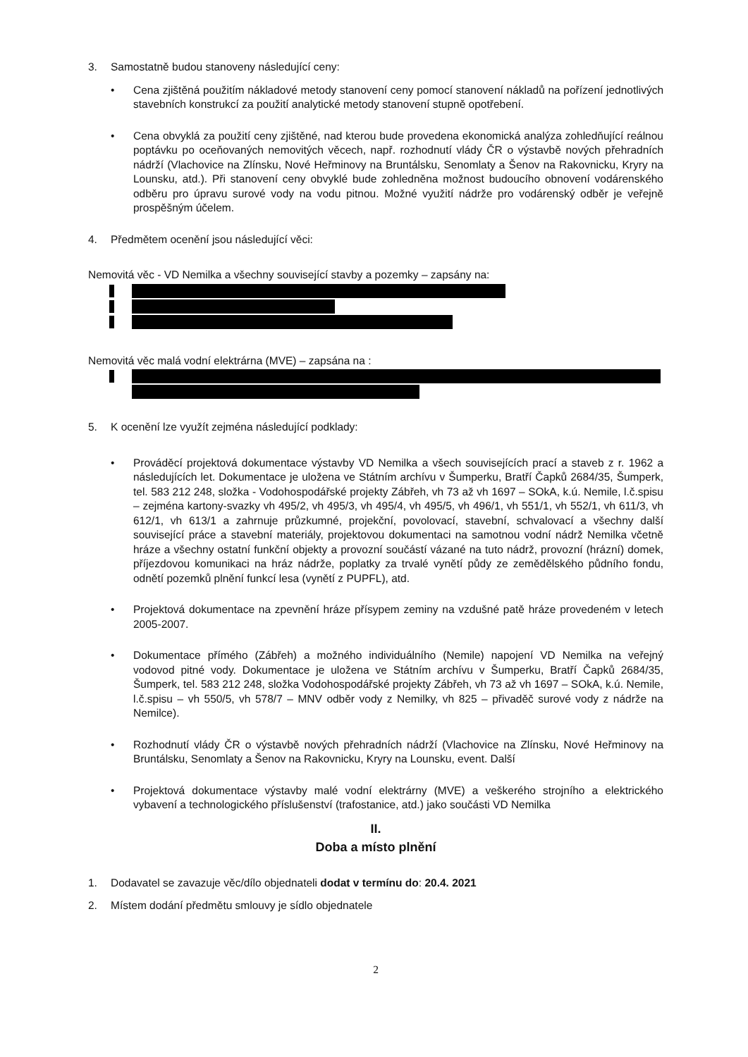3. Samostatně budou stanoveny následující ceny:
• Cena zjištěná použitím nákladové metody stanovení ceny pomocí stanovení nákladů na pořízení jednotlivých stavebních konstrukcí za použití analytické metody stanovení stupně opotřebení.
• Cena obvyklá za použití ceny zjištěné, nad kterou bude provedena ekonomická analýza zohledňující reálnou poptávku po oceňovaných nemovitých věcech, např. rozhodnutí vlády ČR o výstavbě nových přehradních nádrží (Vlachovice na Zlínsku, Nové Heřminovy na Bruntálsku, Senomlaty a Šenov na Rakovnicku, Kryry na Lounsku, atd.). Při stanovení ceny obvyklé bude zohledněna možnost budoucího obnovení vodárenského odběru pro úpravu surové vody na vodu pitnou. Možné využití nádrže pro vodárenský odběr je veřejně prospěšným účelem.
4. Předmětem ocenění jsou následující věci:
Nemovitá věc - VD Nemilka a všechny související stavby a pozemky – zapsány na:
Nemovitá věc malá vodní elektrárna (MVE) – zapsána na :
5. K ocenění lze využít zejména následující podklady:
• Prováděcí projektová dokumentace výstavby VD Nemilka a všech souvisejících prací a staveb z r. 1962 a následujících let. Dokumentace je uložena ve Státním archívu v Šumperku, Bratří Čapků 2684/35, Šumperk, tel. 583 212 248, složka - Vodohospodářské projekty Zábřeh, vh 73 až vh 1697 – SOkA, k.ú. Nemile, l.č.spisu – zejména kartony-svazky vh 495/2, vh 495/3, vh 495/4, vh 495/5, vh 496/1, vh 551/1, vh 552/1, vh 611/3, vh 612/1, vh 613/1 a zahrnuje průzkumné, projekční, povolovací, stavební, schvalovací a všechny další související práce a stavební materiály, projektovou dokumentaci na samotnou vodní nádrž Nemilka včetně hráze a všechny ostatní funkční objekty a provozní součástí vázané na tuto nádrž, provozní (hrázní) domek, příjezdovou komunikaci na hráz nádrže, poplatky za trvalé vynětí půdy ze zemědělského půdního fondu, odnětí pozemků plnění funkcí lesa (vynětí z PUPFL), atd.
• Projektová dokumentace na zpevnění hráze přísypem zeminy na vzdušné patě hráze provedeném v letech 2005-2007.
• Dokumentace přímého (Zábřeh) a možného individuálního (Nemile) napojení VD Nemilka na veřejný vodovod pitné vody. Dokumentace je uložena ve Státním archívu v Šumperku, Bratří Čapků 2684/35, Šumperk, tel. 583 212 248, složka Vodohospodářské projekty Zábřeh, vh 73 až vh 1697 – SOkA, k.ú. Nemile, l.č.spisu – vh 550/5, vh 578/7 – MNV odběr vody z Nemilky, vh 825 – přivaděč surové vody z nádrže na Nemilce).
• Rozhodnutí vlády ČR o výstavbě nových přehradních nádrží (Vlachovice na Zlínsku, Nové Heřminovy na Bruntálsku, Senomlaty a Šenov na Rakovnicku, Kryry na Lounsku, event. Další
• Projektová dokumentace výstavby malé vodní elektrárny (MVE) a veškerého strojního a elektrického vybavení a technologického příslušenství (trafostanice, atd.) jako součásti VD Nemilka
II.
Doba a místo plnění
1. Dodavatel se zavazuje věc/dílo objednateli dodat v termínu do: 20.4. 2021
2. Místem dodání předmětu smlouvy je sídlo objednatele
2